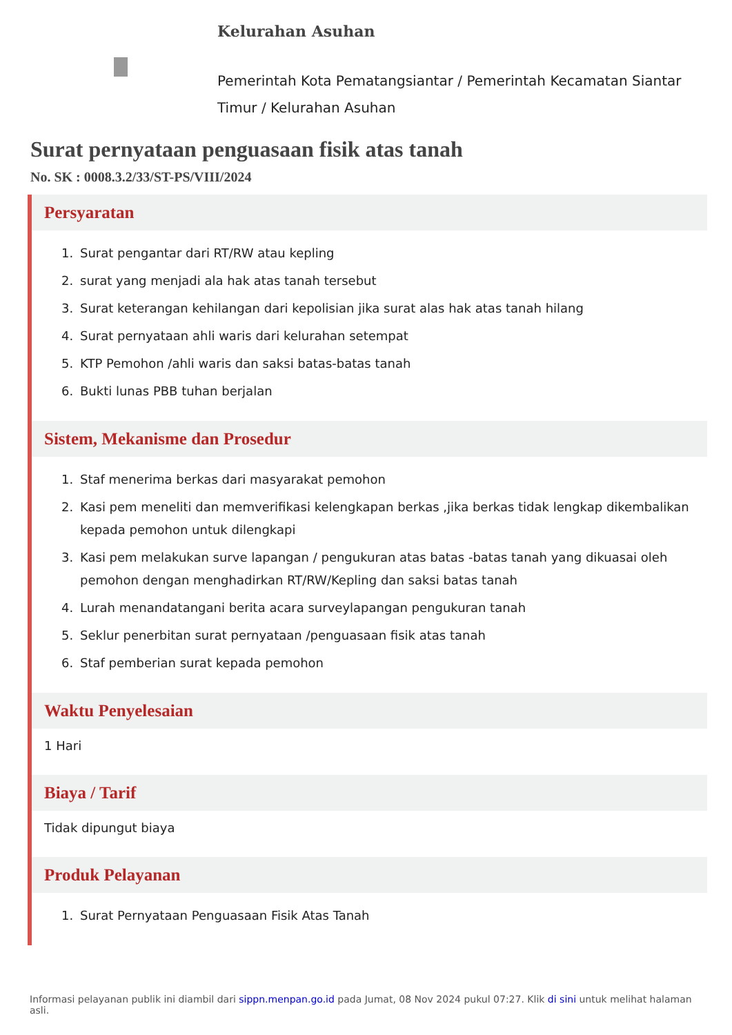Kelurahan Asuhan
Pemerintah Kota Pematangsiantar / Pemerintah Kecamatan Siantar Timur / Kelurahan Asuhan
Surat pernyataan penguasaan fisik atas tanah
No. SK : 0008.3.2/33/ST-PS/VIII/2024
Persyaratan
1. Surat pengantar dari RT/RW atau kepling
2. surat yang menjadi ala hak atas tanah tersebut
3. Surat keterangan kehilangan dari kepolisian jika surat alas hak atas tanah hilang
4. Surat pernyataan ahli waris dari kelurahan setempat
5. KTP Pemohon /ahli waris dan saksi batas-batas tanah
6. Bukti lunas PBB tuhan berjalan
Sistem, Mekanisme dan Prosedur
1. Staf menerima berkas dari masyarakat pemohon
2. Kasi pem meneliti dan memverifikasi kelengkapan berkas ,jika berkas tidak lengkap dikembalikan kepada pemohon untuk dilengkapi
3. Kasi pem melakukan surve lapangan / pengukuran atas batas -batas tanah yang dikuasai oleh pemohon dengan menghadirkan RT/RW/Kepling dan saksi batas tanah
4. Lurah menandatangani berita acara surveylapangan pengukuran tanah
5. Seklur penerbitan surat pernyataan /penguasaan fisik atas tanah
6. Staf pemberian surat kepada pemohon
Waktu Penyelesaian
1 Hari
Biaya / Tarif
Tidak dipungut biaya
Produk Pelayanan
1. Surat Pernyataan Penguasaan Fisik Atas Tanah
Informasi pelayanan publik ini diambil dari sippn.menpan.go.id pada Jumat, 08 Nov 2024 pukul 07:27. Klik di sini untuk melihat halaman asli.